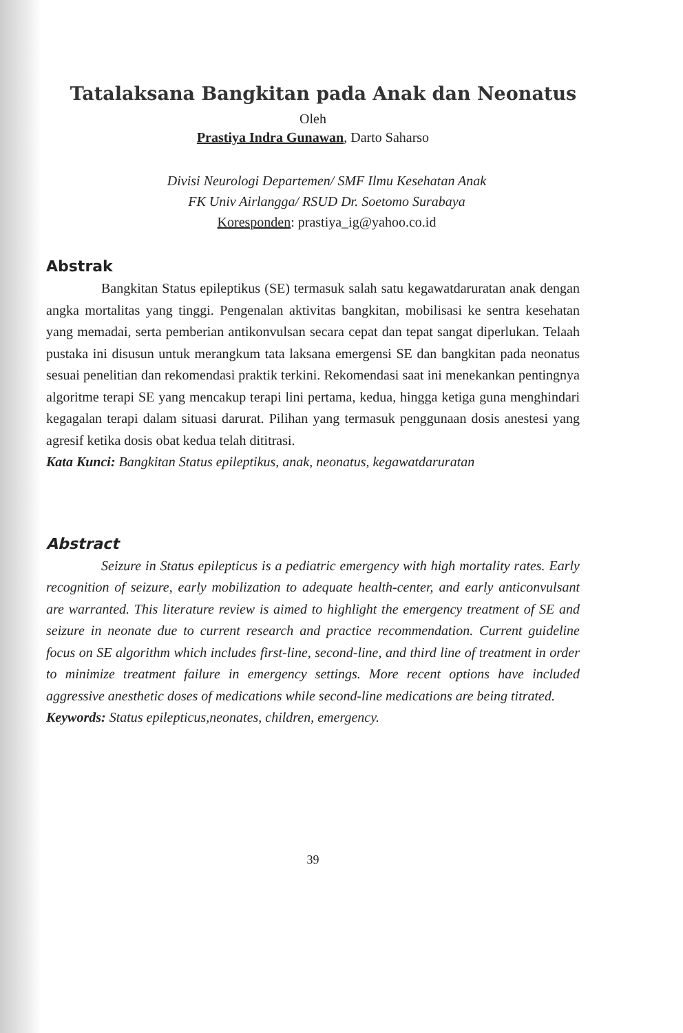Tatalaksana Bangkitan pada Anak dan Neonatus
Oleh
Prastiya Indra Gunawan, Darto Saharso
Divisi Neurologi Departemen/ SMF Ilmu Kesehatan Anak
FK Univ Airlangga/ RSUD Dr. Soetomo Surabaya
Koresponden: prastiya_ig@yahoo.co.id
Abstrak
Bangkitan Status epileptikus (SE) termasuk salah satu kegawatdaruratan anak dengan angka mortalitas yang tinggi. Pengenalan aktivitas bangkitan, mobilisasi ke sentra kesehatan yang memadai, serta pemberian antikonvulsan secara cepat dan tepat sangat diperlukan. Telaah pustaka ini disusun untuk merangkum tata laksana emergensi SE dan bangkitan pada neonatus sesuai penelitian dan rekomendasi praktik terkini. Rekomendasi saat ini menekankan pentingnya algoritme terapi SE yang mencakup terapi lini pertama, kedua, hingga ketiga guna menghindari kegagalan terapi dalam situasi darurat. Pilihan yang termasuk penggunaan dosis anestesi yang agresif ketika dosis obat kedua telah dititrasi.
Kata Kunci: Bangkitan Status epileptikus, anak, neonatus, kegawatdaruratan
Abstract
Seizure in Status epilepticus is a pediatric emergency with high mortality rates. Early recognition of seizure, early mobilization to adequate health-center, and early anticonvulsant are warranted. This literature review is aimed to highlight the emergency treatment of SE and seizure in neonate due to current research and practice recommendation. Current guideline focus on SE algorithm which includes first-line, second-line, and third line of treatment in order to minimize treatment failure in emergency settings. More recent options have included aggressive anesthetic doses of medications while second-line medications are being titrated.
Keywords: Status epilepticus,neonates, children, emergency.
39